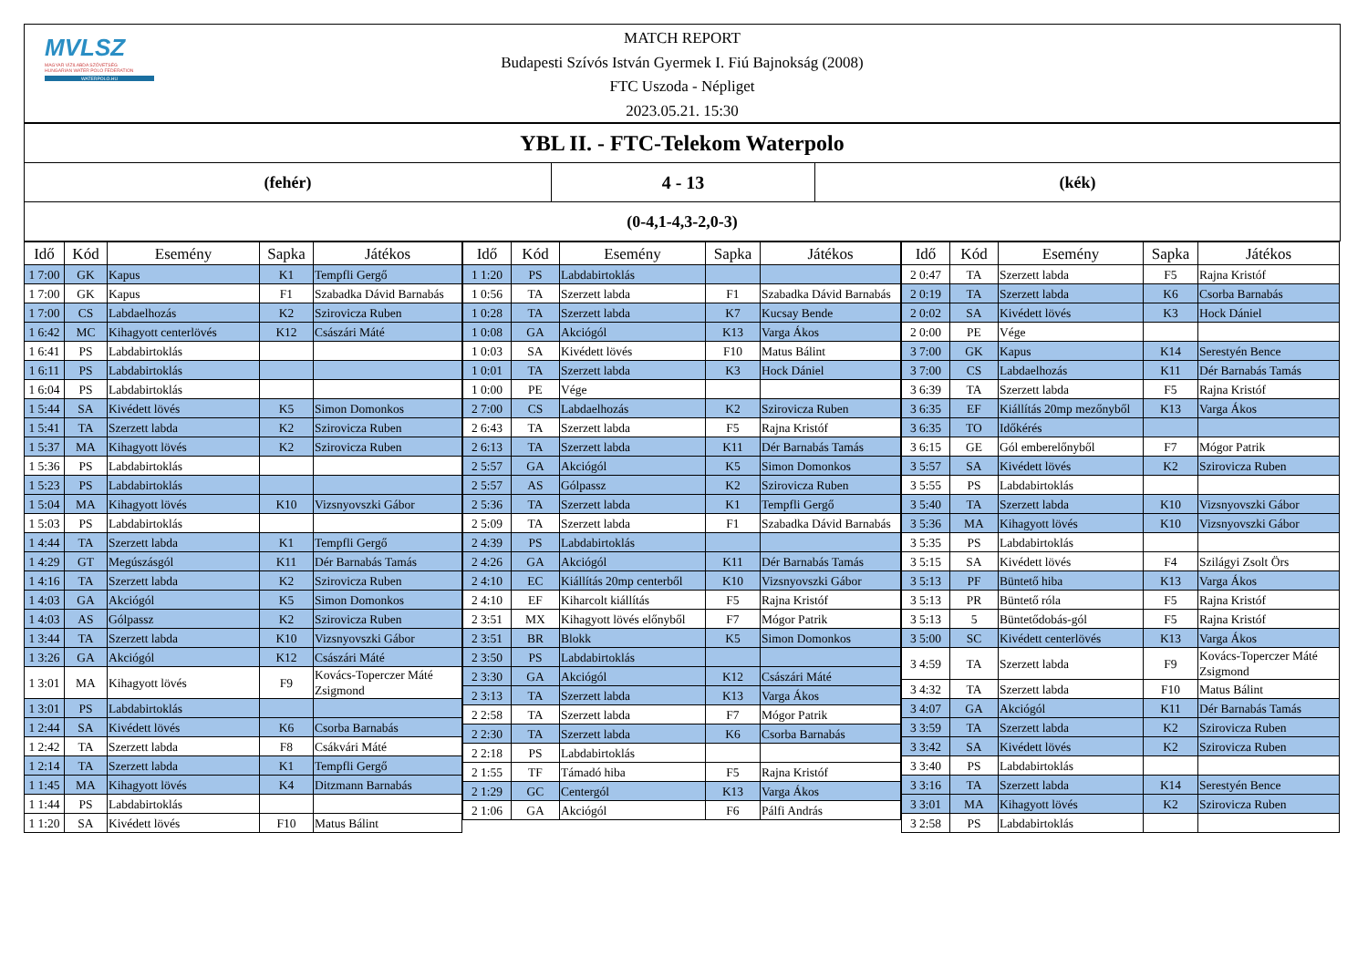MVLSZ
MAGYAR VÍZILABDA SZÖVETSÉG
HUNGARIAN WATER POLO FEDERATION
WATERPOLO.HU
MATCH REPORT
Budapesti Szívós István Gyermek I. Fiú Bajnokság (2008)
FTC Uszoda - Népliget
2023.05.21. 15:30
YBL II. - FTC-Telekom Waterpolo
(fehér) 4 - 13 (kék)
(0-4,1-4,3-2,0-3)
| Idő | Kód | Esemény | Sapka | Játékos |
| --- | --- | --- | --- | --- |
| 1 7:00 | GK | Kapus | K1 | Tempfli Gergő |
| 1 7:00 | GK | Kapus | F1 | Szabadka Dávid Barnabás |
| 1 7:00 | CS | Labdaelhozás | K2 | Szirovicza Ruben |
| 1 6:42 | MC | Kihagyott centerlövés | K12 | Császári Máté |
| 1 6:41 | PS | Labdabirtoklás | | |
| 1 6:11 | PS | Labdabirtoklás | | |
| 1 6:04 | PS | Labdabirtoklás | | |
| 1 5:44 | SA | Kivédett lövés | K5 | Simon Domonkos |
| 1 5:41 | TA | Szerzett labda | K2 | Szirovicza Ruben |
| 1 5:37 | MA | Kihagyott lövés | K2 | Szirovicza Ruben |
| 1 5:36 | PS | Labdabirtoklás | | |
| 1 5:23 | PS | Labdabirtoklás | | |
| 1 5:04 | MA | Kihagyott lövés | K10 | Vizsnyovszki Gábor |
| 1 5:03 | PS | Labdabirtoklás | | |
| 1 4:44 | TA | Szerzett labda | K1 | Tempfli Gergő |
| 1 4:29 | GT | Megúszásgól | K11 | Dér Barnabás Tamás |
| 1 4:16 | TA | Szerzett labda | K2 | Szirovicza Ruben |
| 1 4:03 | GA | Akciógól | K5 | Simon Domonkos |
| 1 4:03 | AS | Gólpassz | K2 | Szirovicza Ruben |
| 1 3:44 | TA | Szerzett labda | K10 | Vizsnyovszki Gábor |
| 1 3:26 | GA | Akciógól | K12 | Császári Máté |
| 1 3:01 | MA | Kihagyott lövés | F9 | Kovács-Toperczer Máté Zsigmond |
| 1 3:01 | PS | Labdabirtoklás | | |
| 1 2:44 | SA | Kivédett lövés | K6 | Csorba Barnabás |
| 1 2:42 | TA | Szerzett labda | F8 | Csákvári Máté |
| 1 2:14 | TA | Szerzett labda | K1 | Tempfli Gergő |
| 1 1:45 | MA | Kihagyott lövés | K4 | Ditzmann Barnabás |
| 1 1:44 | PS | Labdabirtoklás | | |
| 1 1:20 | SA | Kivédett lövés | F10 | Matus Bálint |
| Idő | Kód | Esemény | Sapka | Játékos |
| --- | --- | --- | --- | --- |
| 1 1:20 | PS | Labdabirtoklás | | |
| 1 0:56 | TA | Szerzett labda | F1 | Szabadka Dávid Barnabás |
| 1 0:28 | TA | Szerzett labda | K7 | Kucsay Bende |
| 1 0:08 | GA | Akciógól | K13 | Varga Ákos |
| 1 0:03 | SA | Kivédett lövés | F10 | Matus Bálint |
| 1 0:01 | TA | Szerzett labda | K3 | Hock Dániel |
| 1 0:00 | PE | Vége | | |
| 2 7:00 | CS | Labdaelhozás | K2 | Szirovicza Ruben |
| 2 6:43 | TA | Szerzett labda | F5 | Rajna Kristóf |
| 2 6:13 | TA | Szerzett labda | K11 | Dér Barnabás Tamás |
| 2 5:57 | GA | Akciógól | K5 | Simon Domonkos |
| 2 5:57 | AS | Gólpassz | K2 | Szirovicza Ruben |
| 2 5:36 | TA | Szerzett labda | K1 | Tempfli Gergő |
| 2 5:09 | TA | Szerzett labda | F1 | Szabadka Dávid Barnabás |
| 2 4:39 | PS | Labdabirtoklás | | |
| 2 4:26 | GA | Akciógól | K11 | Dér Barnabás Tamás |
| 2 4:10 | EC | Kiállítás 20mp centerből | K10 | Vizsnyovszki Gábor |
| 2 4:10 | EF | Kiharcolt kiállítás | F5 | Rajna Kristóf |
| 2 3:51 | MX | Kihagyott lövés előnyből | F7 | Mógor Patrik |
| 2 3:51 | BR | Blokk | K5 | Simon Domonkos |
| 2 3:50 | PS | Labdabirtoklás | | |
| 2 3:30 | GA | Akciógól | K12 | Császári Máté |
| 2 3:13 | TA | Szerzett labda | K13 | Varga Ákos |
| 2 2:58 | TA | Szerzett labda | F7 | Mógor Patrik |
| 2 2:30 | TA | Szerzett labda | K6 | Csorba Barnabás |
| 2 2:18 | PS | Labdabirtoklás | | |
| 2 1:55 | TF | Támadó hiba | F5 | Rajna Kristóf |
| 2 1:29 | GC | Centergól | K13 | Varga Ákos |
| 2 1:06 | GA | Akciógól | F6 | Pálfi András |
| Idő | Kód | Esemény | Sapka | Játékos |
| --- | --- | --- | --- | --- |
| 2 0:47 | TA | Szerzett labda | F5 | Rajna Kristóf |
| 2 0:19 | TA | Szerzett labda | K6 | Csorba Barnabás |
| 2 0:02 | SA | Kivédett lövés | K3 | Hock Dániel |
| 2 0:00 | PE | Vége | | |
| 3 7:00 | GK | Kapus | K14 | Serestyén Bence |
| 3 7:00 | CS | Labdaelhozás | K11 | Dér Barnabás Tamás |
| 3 6:39 | TA | Szerzett labda | F5 | Rajna Kristóf |
| 3 6:35 | EF | Kiállítás 20mp mezőnyből | K13 | Varga Ákos |
| 3 6:35 | TO | Időkérés | | |
| 3 6:15 | GE | Gól emberelőnyből | F7 | Mógor Patrik |
| 3 5:57 | SA | Kivédett lövés | K2 | Szirovicza Ruben |
| 3 5:55 | PS | Labdabirtoklás | | |
| 3 5:40 | TA | Szerzett labda | K10 | Vizsnyovszki Gábor |
| 3 5:36 | MA | Kihagyott lövés | K10 | Vizsnyovszki Gábor |
| 3 5:35 | PS | Labdabirtoklás | | |
| 3 5:15 | SA | Kivédett lövés | F4 | Szilágyi Zsolt Örs |
| 3 5:13 | PF | Büntető hiba | K13 | Varga Ákos |
| 3 5:13 | PR | Büntető róla | F5 | Rajna Kristóf |
| 3 5:13 | 5 | Büntetődobás-gól | F5 | Rajna Kristóf |
| 3 5:00 | SC | Kivédett centerlövés | K13 | Varga Ákos |
| 3 4:59 | TA | Szerzett labda | F9 | Kovács-Toperczer Máté Zsigmond |
| 3 4:32 | TA | Szerzett labda | F10 | Matus Bálint |
| 3 4:07 | GA | Akciógól | K11 | Dér Barnabás Tamás |
| 3 3:59 | TA | Szerzett labda | K2 | Szirovicza Ruben |
| 3 3:42 | SA | Kivédett lövés | K2 | Szirovicza Ruben |
| 3 3:40 | PS | Labdabirtoklás | | |
| 3 3:16 | TA | Szerzett labda | K14 | Serestyén Bence |
| 3 3:01 | MA | Kihagyott lövés | K2 | Szirovicza Ruben |
| 3 2:58 | PS | Labdabirtoklás | | |